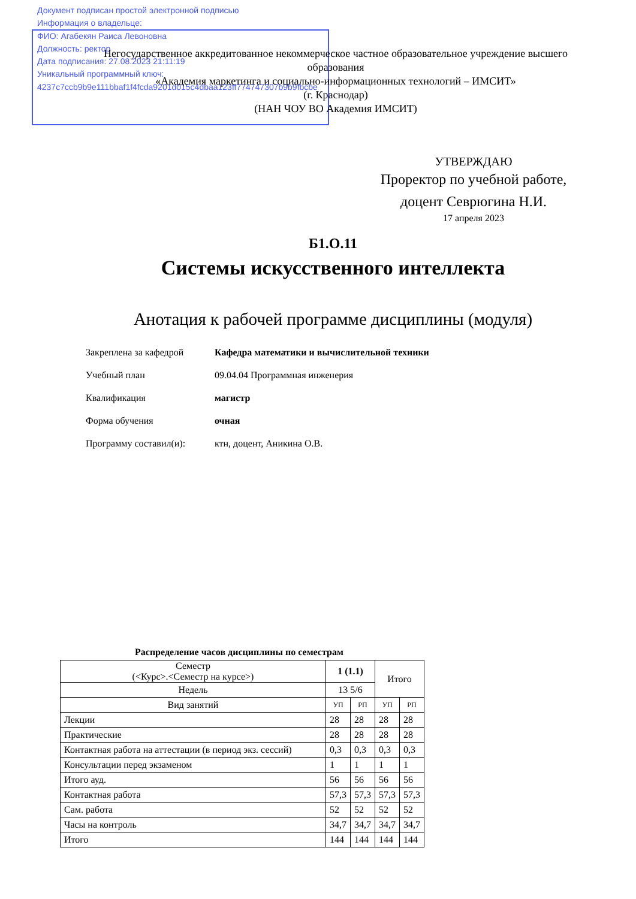Документ подписан простой электронной подписью
Информация о владельце:
ФИО: Агабекян Раиса Левоновна
Должность: ректор
Дата подписания: 27.08.2023 21:11:19
Уникальный программный ключ:
4237c7ccb9b9e111bbaf1f4fcda9201d015c4dbaa123ff774747307b9b9fbcbe
Негосударственное аккредитованное некоммерческое частное образовательное учреждение высшего образования
«Академия маркетинга и социально-информационных технологий – ИМСИТ»
(г. Краснодар)
(НАН ЧОУ ВО Академия ИМСИТ)
УТВЕРЖДАЮ
Проректор по учебной работе,
доцент Севрюгина Н.И.
17 апреля 2023
Б1.О.11
Системы искусственного интеллекта
Анотация к рабочей программе дисциплины (модуля)
| Закреплена за кафедрой | Кафедра математики и вычислительной техники |
| Учебный план | 09.04.04 Программная инженерия |
| Квалификация | магистр |
| Форма обучения | очная |
| Программу составил(и): | ктн, доцент, Аникина О.В. |
Распределение часов дисциплины по семестрам
| Семестр (<Курс>.<Семестр на курсе>) | 1 (1.1) | | Итого | |
| --- | --- | --- | --- | --- |
| Недель | 13 5/6 | | | |
| Вид занятий | УП | РП | УП | РП |
| Лекции | 28 | 28 | 28 | 28 |
| Практические | 28 | 28 | 28 | 28 |
| Контактная работа на аттестации (в период экз. сессий) | 0,3 | 0,3 | 0,3 | 0,3 |
| Консультации перед экзаменом | 1 | 1 | 1 | 1 |
| Итого ауд. | 56 | 56 | 56 | 56 |
| Контактная работа | 57,3 | 57,3 | 57,3 | 57,3 |
| Сам. работа | 52 | 52 | 52 | 52 |
| Часы на контроль | 34,7 | 34,7 | 34,7 | 34,7 |
| Итого | 144 | 144 | 144 | 144 |